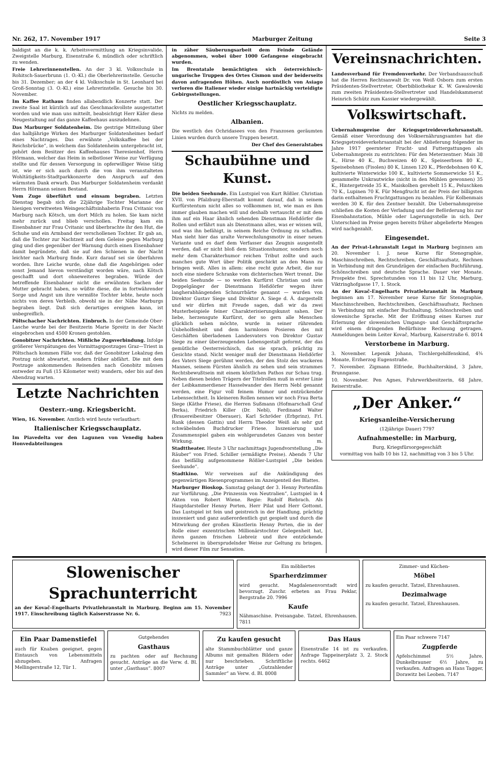Nr. 262, 17. November 1917 Marburger Zeitung Seite 3
baldigst an die k. k. Arbeitsvermittlung an Kriegsinvalide, Zweigstelle Marburg, Eisenstraße 6, mündlich oder schriftlich zu wenden.
Freie Lehrerinnenstellen. An der 3 kl. Volksschule in Rohitsch-Sauerbrunn (1. O.-Kl.) die Oberlehrerinstelle. Gesuche bis 31. Dezember; an der 4 kl. Volksschule in St. Leonhard bei Groß-Sonntag (3. O.-Kl.) eine Lehrerinstelle. Gesuche bis 30. November.
Im Kaffee Rathaus finden allabendlich Konzerte statt. Der zweite Saal ist kürzlich auf das Geschmackvollste ausgestattet worden und wie man uns mitteilt, beabsichtigt Herr Käfer diese Neugestaltung auf das ganze Kaffeehaus auszudehnen.
Das Marburger Soldatenheim. Die gestrige Mitteilung über das halbjährige Wirken des Marburger Soldatenheimes bedarf eines Nachtrages. Das erwähnte „Volkskaffee bei der Reichsbrücke“, in welchem das Soldatenheim untergebracht ist, gehört dem Besitzer des Kaffeehauses Theresienhof, Herrn Hörmann, welcher das Heim in selbstloser Weise zur Verfügung stellte und für dessen Versorgung in opferwilliger Weise tätig ist, wie er sich auch durch die von ihm veranstalteten Wohltätigkeits-Stadtparkkonzerte den Anspruch auf den wärmsten Dank erwarb. Das Marburger Soldatenheim verdankt Herrn Hörmann seinen Bestand.
Vom Zuge überführt und einsam begraben. Letzten Dienstag begab sich die 22jährige Tochter Marianne der hiesigen verwitweten Weingeschäftsinhaberin Frau Cvitanic von Marburg nach Kötsch, um dort Milch zu holen. Sie kam nicht mehr zurück und blieb verschollen. Freitag kam ein Eisenbahner zur Frau Cvitanic und überbrachte ihr den Hut, die Schuhe und ein Armband der verschollenen Tochter. Er gab an, daß die Tochter zur Nachtzeit auf dem Geleise gegen Marburg ging und dies gegenüber der Warnung durch einen Eisenbahner damit begründete, daß sie auf den Schienen in der Nacht leichter nach Marburg finde. Kurz darauf sei sie überfahren worden. Ihre Leiche wurde, ohne daß die Angehörigen oder sonst Jemand hievon verständigt worden wäre, nach Kötsch geschafft und dort ohneweiteres begraben. Würde der betreffende Eisenbahner nicht die erwähnten Sachen der Mutter gebracht haben, so wüßte diese, die in fortwährender Sorge und Angst um ihre vermißte Tochter lebte, heute noch nichts von deren Verbleib, obwohl sie in der Nähe Marburgs begraben liegt. Daß sich derartiges ereignen kann, ist unbegreiflich.
Pöltschacher Nachrichten. Einbruch. In der Gemeinde Ober-Lasche wurde bei der Besitzerin Marie Spreitz in der Nacht eingebrochen und 4500 Kronen gestohlen.
Gonobitzer Nachrichten. Mißliche Zugsverbindung. Infolge größerer Verspätungen des Vormittagspostzuges Graz—Triest in Pöltschach kommen Fälle vor, daß der Gonobitzer Lokalzug den Postzug nicht abwartet, sondern früher abfährt. Die mit dem Postzuge ankommenden Reisenden nach Gonobitz müssen entweder zu Fuß (15 Kilometer weit) wandern, oder bis auf den Abendzug warten.
Letzte Nachrichten
Oesterr.-ung. Kriegsbericht.
Wien, 16. November. Amtlich wird heute verlautbart:
Italienischer Kriegsschauplatz.
Im Piavedelta vor den Lagunen von Venedig haben Honvedabteilungen
in zäher Säuberungsarbeit dem Feinde Gelände abgenommen, wobei über 1000 Gefangene eingebracht wurden.
Im Brentatale bemächtigten sich österreichisch-ungarische Truppen des Ortes Cismon und der beiderseits davon aufragenden Höhen. Auch nordöstlich von Asiago verloren die Italiener wieder einige hartnäckig verteidigte Gebirgsstellungen.
Oestlicher Kriegsschauplatz.
Nichts zu melden.
Albanien.
Die westlich des Ochridasees von den Franzosen geräumten Linien wurden durch unsere Truppen besetzt.
Der Chef des Generalstabes
Schaubühne und Kunst.
Die beiden Seehunde. Ein Lustspiel von Kurt Rößler. Christian XVII. von Pfalzburg-Eberstadt kommt darauf, daß in seinem Kurfürstentum nicht alles so vollkommen ist, wie man es ihm immer glauben machen will und deshalb vertauscht er mit dem ihm auf ein Haar ähnlich sehenden Dienstman Heßdörfer die Rollen und erfährt nun als Dienstmann alles, was er wissen will, und was ihn befähigt, in seinem Reiche Ordnung zu schaffen. Man sieht hier das uralte Verwechslungsmotiv in einer neuen Variante und es darf dem Verfasser das Zeugnis ausgestellt werden, daß er nicht bloß dem Situationshumor, sondern noch mehr dem Charakterhumor reichen Tribut zollte und auch manches gute Wort über Politik geschickt an den Mann zu bringen weiß. Alles in allem: eine recht gute Arbeit, die nur noch eine niedere Schranke vom dichterischen Wert trennt. Die beiden Seehunde — so werden Kurfürst Christian und sein Doppelgänger der Dienstmann Heßdörfer wegen ihrer langherabhängenden Schnurrbärte genannt — wurden von Direktor Gustav Siege und Direktor A. Siege d. Ä. dargestellt und wir dürfen mit Freude sagen, daß wir da zwei Musterbeispiele feiner Charakterisierungskunst sahen. Der liebe, herzensgute Kurfürst, der so gern alle Menschen glücklich sehen möchte, wurde in seiner rührenden Unbeholfenheit und dem harmlosen Posieren des mit Geschäften überladenen Landesvaters von Direktor Gustav Siege zu einer überzeugenden Lebensgestalt geformt, der das gemütliche Oesterreichisch, das sie sprach, prächtig zu Gesichte stand. Nicht weniger muß der Dienstmann Heßdörfer des Vaters Siege gerühmt werden, der den Stolz des wackeren Mannes, seinem Fürsten ähnlich zu sehen und sein strammes Rechtsbewußtsein mit einem köstlichen Pathos zur Schau trug. Neben diesen beiden Trägern der Titelrollen muß in erster Linie der Leibkammerdiener Hasselwander des Herrn Nebl genannt werden, eine Figur voll feinem Humor und entzückender Lebensechtheit. In kleineren Rollen nennen wir noch Frau Berta Siege (Käthe Friese), die Herren Sußmann (Hofmarschall Graf Berka), Friedrich Killer (Dr. Nebl), Ferdinand Walter (Brauereibesitzer Oberauer), Karl Schröder (Erbprinz), Frl. Rank (dessen Gattin) und Herrn Theodor Weiß als sehr gut schwäbelnden Buchdrucker Friese. Inszenierung und Zusammenspiel gaben ein wohlgerundetes Ganzes von bester Wirkung. m.
Stadttheater. Heute 3 Uhr nachmittags Jugendvorstellung „Die Räuber“ von Fried. Schiller (ermäßigte Preise). Abends 7 Uhr das beifällig aufgenommene Rößler-Lustspiel „Die beiden Seehunde“.
Stadtkino. Wir verweisen auf die Ankündigung des gegenwärtigen Riesenprogrammes im Anzeigenteil des Blattes.
Marburger Bioskop. Samstag gelangt der 3. Henny Portenfilm zur Vorführung. „Die Prinzessin von Neutralien“, Lustspiel in 4 Akten von Robert Wiene. Regie: Rudolf Biebrach. Als Hauptdarsteller Henny Porten, Herr Pilat und Herr Gottomt. Das Lustspiel ist fein und geistreich in der Handlung, prächtig inszeniert und ganz außerordentlich gut gespielt und durch die Mitwirkung der großen Künstlerin Henny Porten, die in der Rolle einer exzentrischen Millionärstochter Gelegenheit hat, ihren ganzen frischen Liebreiz und ihre entzückende Schelmerei in übersprudelnder Weise zur Geltung zu bringen, wird dieser Film zur Sensation.
Vereinsnachrichten.
Landesverband für Fremdenverkehr. Der Verbandsausschuß hat die Herren Rechtsanwalt Dr. von Weiß Osborn zum ersten Präsidenten-Stellvertreter, Oberbibliothekar K. W. Gawalowski zum zweiten Präsidenten-Stellvertreter und Handelskammerat Heinrich Schütz zum Kassier wiedergewählt.
Volkswirtschaft.
Uebernahmspreise der Kriegsgetreideverkehrsanstalt. Gemäß einer Verordnung des Volksernährungsamtes hat die Kriegsgetreideverkehrsanstalt bei der Ablieferung folgender im Jahre 1917 geernteter Frucht- und Futtergattungen als Uebernahmspreis zu entrichten: Für den Meterzentner: Mais 38 K., Hirse 40 K., Buchweizen 40 K., Speiseerbsen 80 K., Speisebohnen (Fisolen) 80 K, Linsen 120 K., Pferdebohnen 60 K, kultivierte Winterwicke 100 K., kultivierte Sommerwicke 51 K., gesammelte Unkrautwicke (nicht in den Mühlen gewonnen) 35 K., Hintergetreide 35 K., Maiskolben gerebelt 15 K., Peluschken 70 K., Lupinen 70 K. Für Mengfrucht ist der Preis der billigsten darin enthaltenen Fruchtgattungen zu bezahlen. Für Kolbenmais werden 30 K. für den Zentner bezahlt. Die Uebernahmspreise schließen die Kosten der Verladung und der Beförderung bis zur Eisenbahnstation, Mühle oder Lagerungsstelle in sich. Der Unterschied im Preise gegen bereits früher abgelieferte Mengen wird nachgezahlt.
Eingesendet.
An der Privat-Lehranstalt Legat in Marburg beginnen am 20. November l. J. neue Kurse für Stenographie, Maschinschreiben, Rechtschreiben, Geschäftsaufsatz, Rechnen in Verbindung mit den Grundzügen der einfachen Buchführung, Schönschreiben und deutsche Sprache. Dauer vier Monate. Prospekte frei. Sprechstunden von 11 bis 12 Uhr, Marburg, Viktringhofgasse 17, 1. Stock.
An der Kovač-Engelharts Privatlehranstalt in Marburg beginnen am 17. November neue Kurse für Stenographie, Maschinschreiben, Rechtschreiben, Geschäftsaufsatz, Rechnen in Verbindung mit einfacher Buchhaltung, Schönschreiben und slowenische Sprache. Mit der Eröffnung eines Kurses zur Erlernung der slowenischen Umgangs- und Geschäftssprache wird einem dringenden Bedürfnisse Rechnung getragen. Anmeldungen beim Leiter Kovač, Marburg, Kaiserstraße 6. 8014
Verstorbene in Marburg.
3. November. Lepenik Johann, Tischlergehilfenskind, 4¾ Monate, Erzherzog Eugenstraße.
7. November. Zigmann Elfriede, Buchhalterskind, 3 Jahre, Brunngasse.
10. November. Pen Agnes, Fuhrwerkbesitzerin, 68 Jahre, Reiserstraße.
„Der Anker.“
Kriegsanleihe-Versicherung
(12jährige Dauer) 7797
Aufnahmestelle: in Marburg,
Burg, Kriegsfürsorgegeschäft
vormittag von halb 10 bis 12, nachmittag von 3 bis 5 Uhr.
Slowenischer Sprachunterricht
an der Kovač-Engelharts Privatlehranstalt in Marburg. Beginn am 15. November 1917. Einschreibung täglich Kaiserstrasse Nr. 6. 7923
Ein möbliertes
Sparherdzimmer
wird gesucht. Magdalenenvorstadt wird bevorzugt. Zuschr. erbeten an Frau Peklar, Bergstraße 20. 7996
Kaufe
Nähmaschine. Preisangabe. Tatzel, Ehrenhausen. 7811
Zimmer- und Küchen-
Möbel
zu kaufen gesucht. Tatzel, Ehrenhausen.
Dezimalwage
zu kaufen gesucht. Tatzel, Ehrenhausen.
Ein Paar Damenstiefel
auch für Knaben geeignet, gegen Eintausch von Lebensmitteln abzugeben. Anfragen Mellingerstraße 12, Tür 1.
Gutgehendes
Gasthaus
zu pachten oder auf Rechnung gesucht. Anträge an die Verw. d. Bl. unter „Gasthaus“. 8007
Zu kaufen gesucht
alte Stammbuchblätter und ganze Albums mit gemalten Bildern oder nur beschrieben. Schriftliche Anträge unter „Gutzahlender Sammler“ an Verw. d. Bl. 8008
Das Haus
Eisenstraße 14 ist zu verkaufen. Anfrage Tappeinerplatz 3, 2. Stock rechts. 6462
Ein Paar schwere 7147
Zugpferde
Apfelschimmel 5½ Jahre, Dunkelbrauner 6½ Jahre, zu verkaufen. Anfragen an Hans Tagger, Dorawitz bei Leoben. 7147